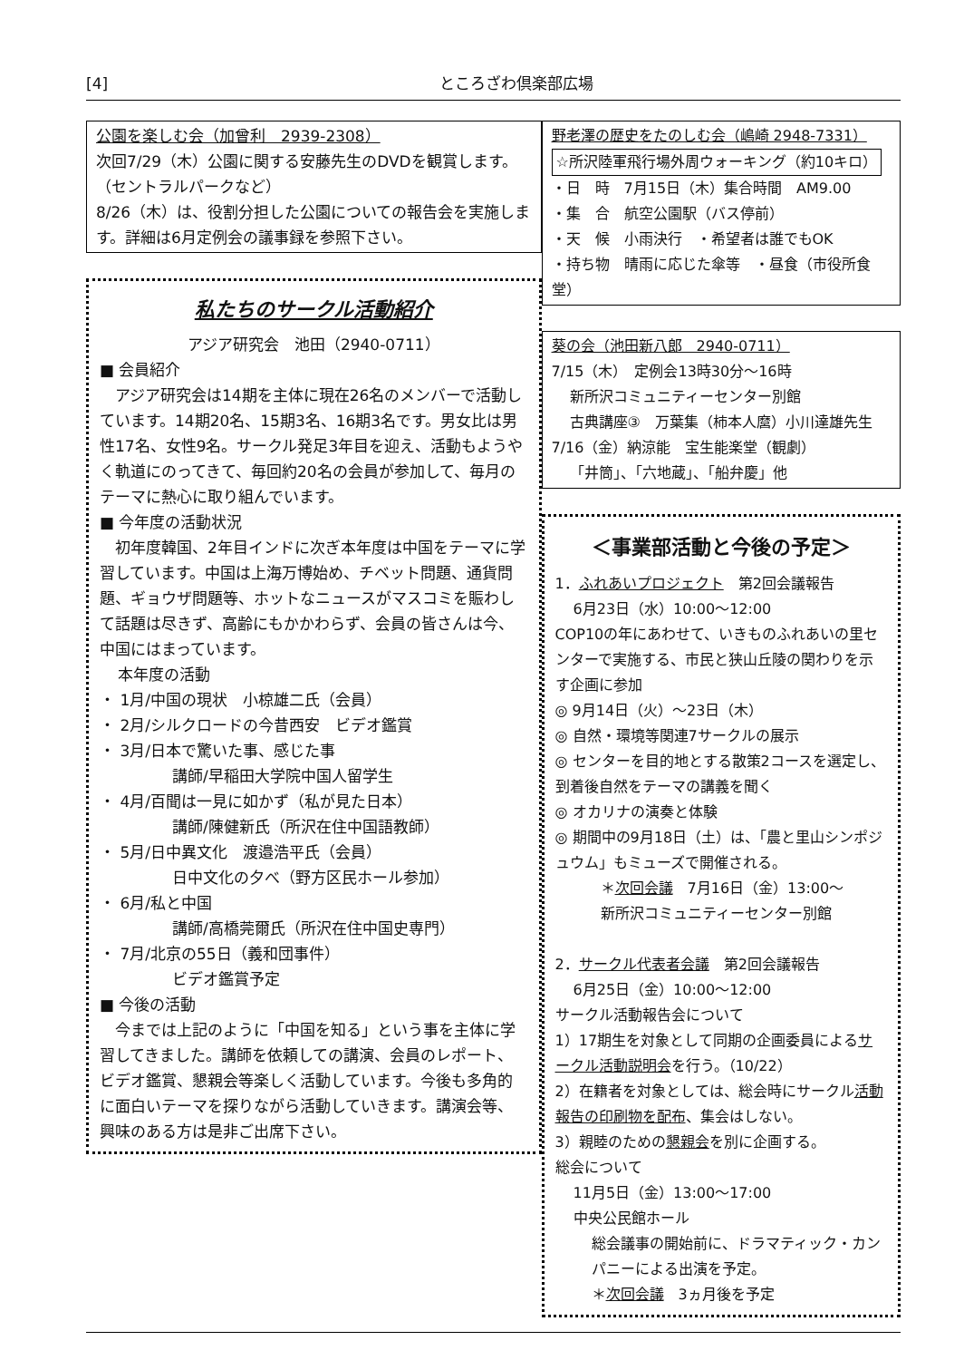[4] ところざわ倶楽部広場
公園を楽しむ会（加曾利　2939-2308）
次回7/29（木）公園に関する安藤先生のDVDを観賞します。（セントラルパークなど）
8/26（木）は、役割分担した公園についての報告会を実施します。詳細は6月定例会の議事録を参照下さい。
私たちのサークル活動紹介
アジア研究会　池田（2940-0711）
■ 会員紹介
　アジア研究会は14期を主体に現在26名のメンバーで活動しています。14期20名、15期3名、16期3名です。男女比は男性17名、女性9名。サークル発足3年目を迎え、活動もようやく軌道にのってきて、毎回約20名の会員が参加して、毎月のテーマに熱心に取り組んでいます。
■ 今年度の活動状況
　初年度韓国、2年目インドに次ぎ本年度は中国をテーマに学習しています。中国は上海万博始め、チベット問題、通貨問題、ギョウザ問題等、ホットなニュースがマスコミを賑わして話題は尽きず、高齢にもかかわらず、会員の皆さんは今、中国にはまっています。
本年度の活動
・ 1月/中国の現状　小椋雄二氏（会員）
・ 2月/シルクロードの今昔西安　ビデオ鑑賞
・ 3月/日本で驚いた事、感じた事
講師/早稲田大学院中国人留学生
・ 4月/百聞は一見に如かず（私が見た日本）
講師/陳健新氏（所沢在住中国語教師）
・ 5月/日中異文化　渡邉浩平氏（会員）
日中文化の夕べ（野方区民ホール参加）
・ 6月/私と中国
講師/高橋莞爾氏（所沢在住中国史専門）
・ 7月/北京の55日（義和団事件）
ビデオ鑑賞予定
■ 今後の活動
　今までは上記のように「中国を知る」という事を主体に学習してきました。講師を依頼しての講演、会員のレポート、ビデオ鑑賞、懇親会等楽しく活動しています。今後も多角的に面白いテーマを探りながら活動していきます。講演会等、興味のある方は是非ご出席下さい。
野老澤の歴史をたのしむ会（嶋崎 2948-7331）
☆所沢陸軍飛行場外周ウォーキング（約10キロ）
・日　時　7月15日（木）集合時間　AM9.00
・集　合　航空公園駅（バス停前）
・天　候　小雨決行　・希望者は誰でもOK
・持ち物　晴雨に応じた傘等　・昼食（市役所食堂）
葵の会（池田新八郎　2940-0711）
7/15（木）　定例会13時30分〜16時
新所沢コミュニティーセンター別館
古典講座③　万葉集（柿本人麿）小川達雄先生
7/16（金）納涼能　宝生能楽堂（観劇）
「井筒」、「六地蔵」、「船弁慶」他
＜事業部活動と今後の予定＞
1．ふれあいプロジェクト　第2回会議報告
6月23日（水）10:00〜12:00
COP10の年にあわせて、いきものふれあいの里センターで実施する、市民と狭山丘陵の関わりを示す企画に参加
◎ 9月14日（火）〜23日（木）
◎ 自然・環境等関連7サークルの展示
◎ センターを目的地とする散策2コースを選定し、到着後自然をテーマの講義を聞く
◎ オカリナの演奏と体験
◎ 期間中の9月18日（土）は、「農と里山シンポジュウム」もミューズで開催される。
＊次回会議　7月16日（金）13:00〜
新所沢コミュニティーセンター別館
2．サークル代表者会議　第2回会議報告
6月25日（金）10:00〜12:00
サークル活動報告会について
1）17期生を対象として同期の企画委員によるサークル活動説明会を行う。（10/22）
2）在籍者を対象としては、総会時にサークル活動報告の印刷物を配布、集会はしない。
3）親睦のための懇親会を別に企画する。
総会について
11月5日（金）13:00〜17:00
中央公民館ホール
総会議事の開始前に、ドラマティック・カンパニーによる出演を予定。
＊次回会議　3ヵ月後を予定